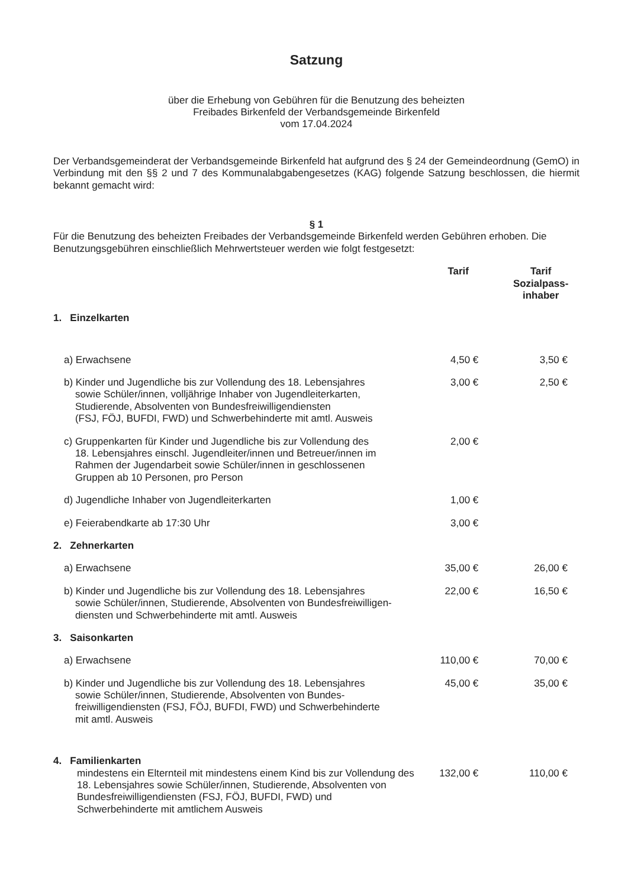Satzung
über die Erhebung von Gebühren für die Benutzung des beheizten
Freibades Birkenfeld der Verbandsgemeinde Birkenfeld
vom 17.04.2024
Der Verbandsgemeinderat der Verbandsgemeinde Birkenfeld hat aufgrund des § 24 der Gemeindeordnung (GemO) in Verbindung mit den §§ 2 und 7 des Kommunalabgabengesetzes (KAG) folgende Satzung beschlossen, die hiermit bekannt gemacht wird:
§ 1
Für die Benutzung des beheizten Freibades der Verbandsgemeinde Birkenfeld werden Gebühren erhoben. Die Benutzungsgebühren einschließlich Mehrwertsteuer werden wie folgt festgesetzt:
| | Tarif | Tarif Sozialpass- inhaber |
| --- | --- | --- |
| 1. Einzelkarten | | |
| a) Erwachsene | 4,50 € | 3,50 € |
| b) Kinder und Jugendliche bis zur Vollendung des 18. Lebensjahres sowie Schüler/innen, volljährige Inhaber von Jugendleiterkarten, Studierende, Absolventen von Bundesfreiwilligendiensten (FSJ, FÖJ, BUFDI, FWD) und Schwerbehinderte mit amtl. Ausweis | 3,00 € | 2,50 € |
| c) Gruppenkarten für Kinder und Jugendliche bis zur Vollendung des 18. Lebensjahres einschl. Jugendleiter/innen und Betreuer/innen im Rahmen der Jugendarbeit sowie Schüler/innen in geschlossenen Gruppen ab 10 Personen, pro Person | 2,00 € | |
| d) Jugendliche Inhaber von Jugendleiterkarten | 1,00 € | |
| e) Feierabendkarte ab 17:30 Uhr | 3,00 € | |
| 2. Zehnerkarten | | |
| a) Erwachsene | 35,00 € | 26,00 € |
| b) Kinder und Jugendliche bis zur Vollendung des 18. Lebensjahres sowie Schüler/innen, Studierende, Absolventen von Bundesfreiwilligen- diensten und Schwerbehinderte mit amtl. Ausweis | 22,00 € | 16,50 € |
| 3. Saisonkarten | | |
| a) Erwachsene | 110,00 € | 70,00 € |
| b) Kinder und Jugendliche bis zur Vollendung des 18. Lebensjahres sowie Schüler/innen, Studierende, Absolventen von Bundes- freiwilligendiensten (FSJ, FÖJ, BUFDI, FWD) und Schwerbehinderte mit amtl. Ausweis | 45,00 € | 35,00 € |
| 4. Familienkarten | | |
| mindestens ein Elternteil mit mindestens einem Kind bis zur Vollendung des 18. Lebensjahres sowie Schüler/innen, Studierende, Absolventen von Bundesfreiwilligendiensten (FSJ, FÖJ, BUFDI, FWD) und Schwerbehinderte mit amtlichem Ausweis | 132,00 € | 110,00 € |